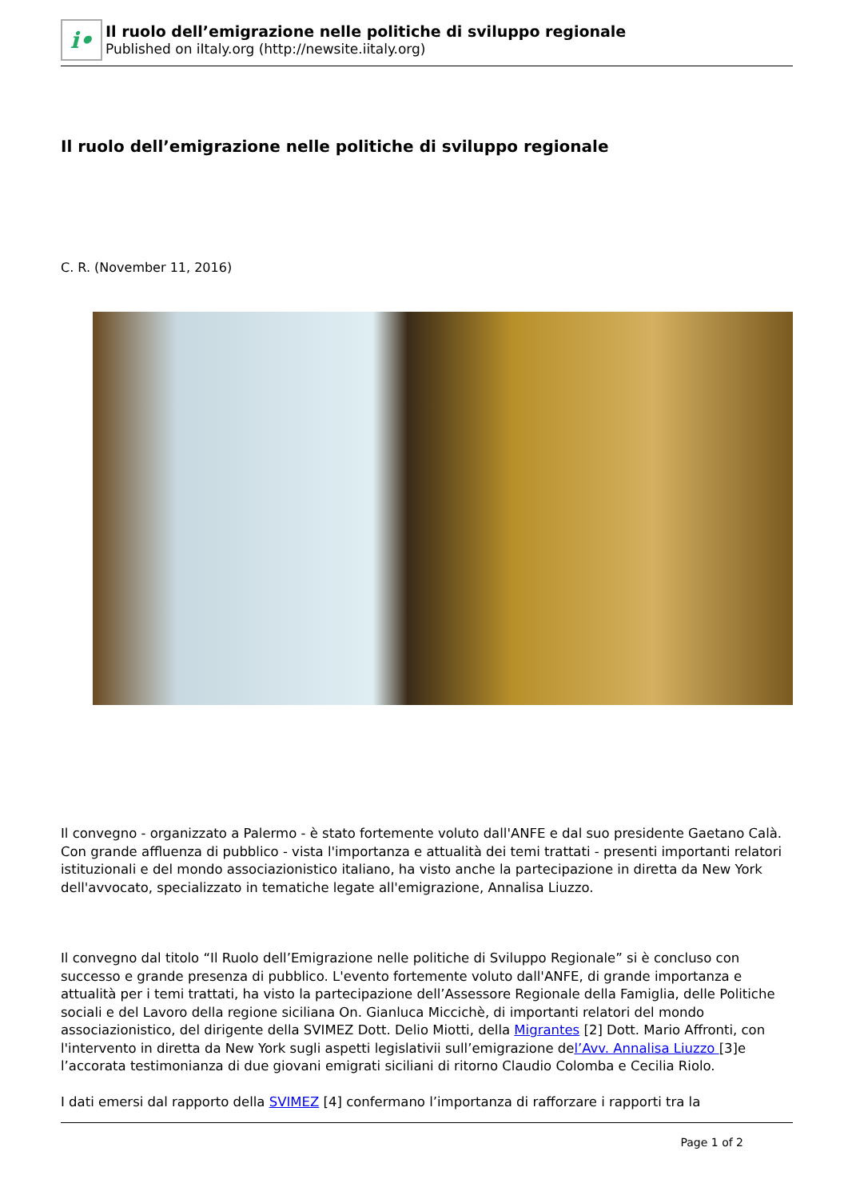i•
Il ruolo dell’emigrazione nelle politiche di sviluppo regionale
Published on iItaly.org (http://newsite.iitaly.org)
Il ruolo dell’emigrazione nelle politiche di sviluppo regionale
C. R. (November 11, 2016)
Il convegno - organizzato a Palermo - è stato fortemente voluto dall'ANFE e dal suo presidente Gaetano Calà. Con grande affluenza di pubblico - vista l'importanza e attualità dei temi trattati - presenti importanti relatori istituzionali e del mondo associazionistico italiano, ha visto anche la partecipazione in diretta da New York dell'avvocato, specializzato in tematiche legate all'emigrazione, Annalisa Liuzzo.
Il convegno dal titolo “Il Ruolo dell’Emigrazione nelle politiche di Sviluppo Regionale” si è concluso con successo e grande presenza di pubblico. L'evento fortemente voluto dall'ANFE, di grande importanza e attualità per i temi trattati, ha visto la partecipazione dell’Assessore Regionale della Famiglia, delle Politiche sociali e del Lavoro della regione siciliana On. Gianluca Miccichè, di importanti relatori del mondo associazionistico, del dirigente della SVIMEZ Dott. Delio Miotti, della Migrantes [2] Dott. Mario Affronti, con l'intervento in diretta da New York sugli aspetti legislativii sull’emigrazione del’Avv. Annalisa Liuzzo [3]e l’accorata testimonianza di due giovani emigrati siciliani di ritorno Claudio Colomba e Cecilia Riolo.
I dati emersi dal rapporto della SVIMEZ [4] confermano l’importanza di rafforzare i rapporti tra la
Page 1 of 2